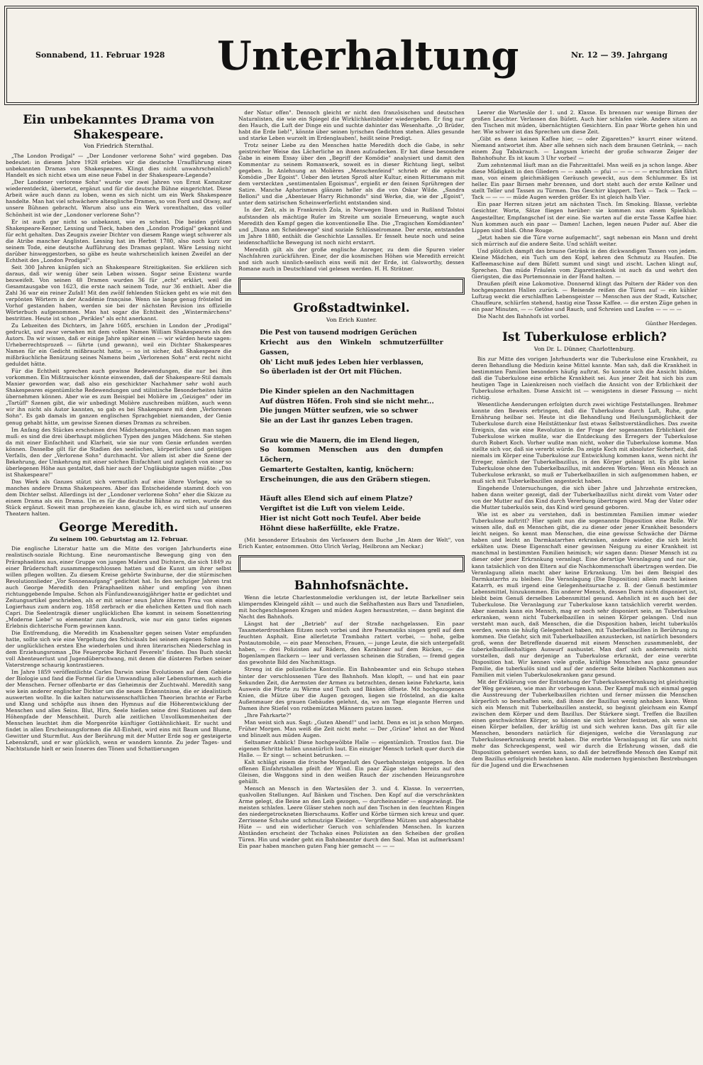Sonnabend, 11. Februar 1928 Unterhaltung Nr. 12 — 39. Jahrgang
Ein unbekanntes Drama von Shakespeare.
Von Friedrich Sternthal.
„The London Prodigal" — „Der Londoner verlorene Sohn" wird gegeben. Das bedeutet: in diesem Jahre 1928 erleben wir die deutsche Uraufführung eines unbekannten Dramas von Shakespeares. Klingt dies nicht unwahrscheinlich? Handelt es sich nicht etwa um eine neue Fabel in der Shakespeare-Legende?
„Der Londoner verlorene Sohn" wurde vor zwei Jahren von Ernst Kamnitzer wiederentdeckt, übersetzt, ergänzt und für die deutsche Bühne eingerichtet. Diese Arbeit wäre auch dann zu loben, wenn es sich nicht um ein Werk Shakespeare handelte. Man hat viel schwächere altenglische Dramen, so von Ford und Otway, auf unsere Bühnen gebracht. Warum also uns ein Werk vorenthalten, das voller Schönheit ist wie der „Londoner verlorene Sohn"?
Er ist auch gar nicht so unbekannt, wie es scheint. Die beiden größten Shakespeare-Kenner, Lessing und Tieck, haben den „London Prodigal" gekannt und für echt gehalten. Das Zeugnis zweier Dichter von diesem Range wiegt schwerer als die Atribe mancher Anglisten. Lessing hat im Herbst 1780, also noch kurz vor seinem Tode, eine deutsche Aufführung des Dramas geplant. Wäre Lessing nicht darüber hinweggestorben, so gäbe es heute wahrscheinlich keinen Zweifel an der Echtheit des „London Prodigal".
Seit 300 Jahren knüpfen sich an Shakespeare Streitigkeiten. Sie erklären sich daraus, daß wir wenig über sein Leben wissen. Sogar seine Existenz wurde bezweifelt. Von seinen 48 Dramen wurden 36 für „echt" erklärt, weil die Gesamtausgabe von 1623, die erste nach seinem Tode, nur 36 enthielt. Aber die Zahl 36 war ein reiner Zufall! Mit den zwölf fehlenden Stücken geht es wie mit den verpönten Wörtern in der Académie française. Wenn sie lange genug fröstelnd im Vorhof gestanden haben, werden sie bei der nächsten Revision ins offizielle Wörterbuch aufgenommen. Man hat sogar die Echtheit des „Wintermärchens" bestritten. Heute ist schon „Perikles" als echt anerkannt.
Zu Lebzeiten des Dichters, im Jahre 1605, erschien in London der „Prodigal" gedruckt, und zwar versehen mit dem vollen Namen William Shakespeares als des Autors. Da wir wissen, daß er einige Jahre später einen — wir würden heute sagen: Urheberrechtsprozeß — führte (und gewann), weil ein Dichter Shakespeares Namen für ein Gedicht mißbraucht hatte, — so ist sicher, daß Shakespeare die mißbräuchliche Benützung seines Namens beim „Verlorenen Sohn" erst recht nicht geduldet hätte.
Für die Echtheit sprechen auch gewisse Redewendungen, die nur bei ihm vorkommen. Ein Mißtrauischer könnte einwenden, daß der Shakespeare-Stil damals Manier geworden war, daß also ein geschickter Nachahmer sehr wohl auch Shakespeares eigentümliche Redewendungen und stilistische Besonderheiten hätte übernehmen können. Aber wie es zum Beispiel bei Molière im „Geizigen" oder im „Tartüff" Szenen gibt, die wir unbedingt Molière zuschreiben müßten, auch wenn wir ihn nicht als Autor kannten, so gab es bei Shakespeare mit dem „Verlorenen Sohn". Es gab damals im ganzen englischen Sprachgebiet niemanden, der Genie genug gehabt hätte, um gewisse Szenen dieses Dramas zu schreiben.
Im Anfang des Stückes erscheinen drei Mädchengestalten, von denen man sagen muß: es sind die drei überhaupt möglichen Typen des jungen Mädchens. Sie stehen da mit einer Einfachheit und Klarheit, wie sie nur vom Genie erfunden werden können. Dasselbe gilt für die Stadien des seelischen, körperlichen und geistigen Verfalls, den der „Verlorene Sohn" durchmacht. Vor allem ist aber die Szene der Bekehrung, der Umkehrung mit einer solchen Einfachheit und zugleich von einer so überlegenen Höhe aus gestaltet, daß hier auch der Ungläubigste sagen müßte: „Das ist Shakespeare!"
Das Werk als Ganzes stützt sich vermutlich auf eine ältere Vorlage, wie so manches andere Drama Shakespeares. Aber das Entscheidende stammt doch von dem Dichter selbst. Allerdings ist der „Londoner verlorene Sohn" eher die Skizze zu einem Drama als ein Drama. Um es für die deutsche Bühne zu retten, wurde das Stück ergänzt. Soweit man prophezeien kann, glaube ich, es wird sich auf unseren Theatern halten.
George Meredith.
Zu seinem 100. Geburtstag am 12. Februar.
Die englische Literatur hatte um die Mitte des vorigen Jahrhunderts eine realistisch-soziale Richtung. Eine neuromantische Bewegung ging von den Präraphaeliten aus, einer Gruppe von jungen Malern und Dichtern, die sich 1849 zu einer Brüderschaft zusammengeschlossen hatten und die Kunst um ihrer selbst willen pflegen wollten. Zu diesem Kreise gehörte Swinburne, der die stürmischen Revolutionslieder „Vor Sonnenaufgang" gedichtet hat. In den sechziger Jahren trat auch George Meredith den Präraphaeliten näher und empfing von ihnen richtunggebende Impulse. Schon als Fünfundzwanzigjähriger hatte er gedichtet und Zeitungsartikel geschrieben, als er mit seiner neun Jahre älteren Frau von einem Logierhaus zum andern zog. 1858 zerbrach er die ehelichen Ketten und floh nach Capri. Die Seelentragik dieser unglücklichen Ehe kommt in seinem Sonettenring „Moderne Liebe" so elementar zum Ausdruck, wie nur ein ganz tiefes eigenes Erlebnis dichterische Form gewinnen kann.
Die Entfremdung, die Meredith im Knabenalter gegen seinen Vater empfunden hatte, sollte sich wie eine Vergeltung des Schicksals bei seinem eigenen Sohne aus der unglücklichen ersten Ehe wiederholen und ihren literarischen Niederschlag in dem Erziehungsroman „Die Feuerprobe Richard Feverels" finden. Das Buch steckt voll Abenteuerlust und Jugendüberschwang, mit denen die düsteren Farben seiner Vaterstrenge schaurig kontrastieren.
Im Jahre 1859 veröffentlichte Carles Darwin seine Evolutionen auf dem Gebiete der Biologie und fand die Formel für die Umwandlung aller Lebensformen, auch die der Menschen. Ferner offenbarte er das Geheimnis der Zuchtwahl. Meredith sang wie kein anderer englischer Dichter um die neuen Erkenntnisse, die er idealistisch auswerten wollte. In die kalten naturwissenschaftlichen Theorien brachte er Farbe und Klang und schöpfte aus ihnen den Hymnus auf die Höherentwicklung der Menschen und alles Seins. Blut, Hirn, Seele hießen seine drei Stationen auf dem Höhenpfade der Menschheit. Durch alle zeitlichen Unvollkommenheiten der Menschen leuchtet ihm die Morgenröte künftiger Gottähnlichkeit. Er sucht und findet in allen Erscheinungsformen die All-Einheit, wird eins mit Baum und Blume, Gewitter und Sturmflut. Aus der Berührung mit der Mutter Erde sog er gesteigerte Lebenskraft, und er war glücklich, wenn er wandern konnte. Zu jeder Tages- und Nachtstunde hielt er sein Inneres den Tönen und Schattierungen
der Natur offen". Dennoch gleicht er nicht den französischen und deutschen Naturalisten, die wie ein Spiegel die Wirklichkeitsbilder wiedergeben. Er fing nur den Hauch, die Luft der Dinge ein und suchte dahinter das Wesenhafte. „O Brüder, habt die Erde lieb!", könnte über seinen lyrischen Gedichten stehen. Alles gesunde und starke Leben wurzelt im Erdenglauben!, heißt seine Predigt.
Trotz seiner Liebe zu den Menschen hatte Meredith doch die Gabe, in sehr geistreicher Weise das Lächerliche an ihnen aufzudecken. Er hat diese besondere Gabe in einem Essay über den „Begriff der Komödie" analysiert und damit den Kommentar zu seinem Romanwerk, soweit es in dieser Richtung liegt, selbst gegeben. In Anlehnung an Molières „Menschenfeind" schrieb er die epische Komödie „Der Egoist". Ueber den letzten Sproß alter Kultur, einen Rittersmann mit dem versteckten „sentimentalen Egoismus", ergießt er den feinen Sprühregen der Satire. Manche Aphorismen glänzen heller als die von Oskar Wilde. „Sandra Belloni" und die „Abenteuer Harry Richmonds" sind Werke, die, wie der „Egoist", unter dem satirischen Scheinwerferlicht entstanden sind.
In der Zeit, als in Frankreich Zola, in Norwegen Ibsen und in Rußland Tolstoi aufstanden als mächtige Rufer im Streite um soziale Erneuerung, wagte auch Meredith den Kampf gegen die konventionelle Ehe. Die „Tragischen Komödianten" und „Diana am Scheidewege" sind soziale Schlüsselromane. Der erste, entstanden im Jahre 1880, enthält die Geschichte Lassalles. Er fesselt heute noch und seine leidenschaftliche Bewegung ist noch nicht erstarrt.
Meredith gilt als der große englische Anreger, zu dem die Spuren vieler Nachfahren zurückführen. Einer, der die kosmischen Höhen wie Meredith erreicht und sich auch sinnlich-seelisch eins weiß mit der Erde, ist Galsworthy, dessen Romane auch in Deutschland viel gelesen werden. H. H. Strätner.
Großstadtwinkel.
Von Erich Kunter.
Die Pest von tausend modrigen Gerüchen
Kriecht aus den Winkeln schmutzerfüllter Gassen,
Oh' Licht muß jedes Leben hier verblassen,
So überladen ist der Ort mit Flüchen.
Die Kinder spielen an den Nachmittagen
Auf düstren Höfen. Froh sind sie nicht mehr...
Die jungen Mütter seufzen, wie so schwer
Sie an der Last ihr ganzes Leben tragen.
Grau wie die Mauern, die im Elend liegen,
So kommen Menschen aus den dumpfen Löchern,
Gemarterte Gestalten, kantig, knöchern:
Erscheinungen, die aus den Gräbern stiegen.
Häuft alles Elend sich auf einem Platze?
Vergiftet ist die Luft von vielem Leide.
Hier ist nicht Gott noch Teufel. Aber beide
Höhnt diese haßerfüllte, ekle Fratze.
(Mit besonderer Erlaubnis des Verfassers dem Buche „Im Atem der Welt", von Erich Kunter, entnommen. Otto Ulrich Verlag, Heilbronn am Neckar.)
Bahnhofsnächte.
Wenn die letzte Charlestonmelodie verklungen ist, der letzte Barkellner sein klimperndes Kleingeld zählt — und auch die Seßhaftesten aus Bars und Tanzdielen, mit hochgeschlagenen Kragen und müden Augen heraustreten, — dann beginnt die Nacht des Bahnhofs.
Längst hat der „Betrieb" auf der Straße nachgelassen. Ein paar Taxameterdroschken flitzen noch vorbei und ihre Pneumatiks singen grell auf dem feuchten Asphalt. Eine allerletzte Trambahn rattert vorbei, — hohe, gelbe Postautomobile, — ein paar Menschen, Frauen, — junge Leute, die sich untergefaßt haben, — drei Polizisten auf Rädern, den Karabiner auf dem Rücken, — die Bogenlampen flackern — leer und verlassen scheinen die Straßen, — fremd gegen das gewohnte Bild des Nachmittags.
Streng ist die polizeiliche Kontrolle. Ein Bahnbeamter und ein Schupo stehen hinter der verschlossenen Türe des Bahnhofs. Man klopft, — und hat ein paar Sekunden Zeit, die Aermsten der Armen zu betrachten, denen keine Fahrkarte, kein Ausweis die Pforte zu Wärme und Tisch und Bänken öffnete. Mit hochgezogenen Knien, die Mütze über die Augen gezogen, liegen sie fröstelnd, an die kalte Außenmauer des grauen Gebäudes gelehnt, da, wo am Tage elegante Herren und Damen ihre Stiefel von rotbemützten Männern putzen lassen.
„Ihre Fahrkarte?"
Man weist sich aus. Sagt: „Guten Abend!" und lacht. Denn es ist ja schon Morgen. Früher Morgen. Man weiß die Zeit nicht mehr. — Der „Grüne" lehnt an der Wand und blinzelt aus müden Augen.
Seltsamer Anblick! Diese hochgewölbte Halle — eigentümlich. Trostlos fast. Die eigenen Schritte hallen unnatürlich laut. Ein einziger Mensch torkelt quer durch die Halle. — Er singt — scheint betrunken. —
Kalt schlägt einem die frische Morgenluft des Querbahnsteigs entgegen. In den offenen Einfahrtshallen pfeift der Wind. Ein paar Züge stehen bereits auf den Gleisen, die Waggons sind in den weißen Rauch der zischenden Heizungsrohre gehüllt.
Mensch an Mensch in den Wartesälen der 3. und 4. Klasse. In verzerrten, qualvollen Stellungen. Auf Bänken und Tischen. Den Kopf auf die verschränkten Arme gelegt, die Beine an den Leib gezogen, — durcheinander — eingezwängt. Die meisten schlafen. Leere Gläser stehen noch auf den Tischen in den feuchten Ringen des niedergetrockneten Bierschaums. Koffer und Körbe türmen sich kreuz und quer. Zerrissene Schuhe und schmutzige Kleider. — Vergriffene Mützen und abgeschabte Hüte — und ein widerlicher Geruch von schlafenden Menschen. In kurzen Abständen erscheint der Tschako eines Polizisten an den Scheiben der großen Türen. Hin und wieder geht ein Bahnbeamter durch den Saal. Man ist aufmerksam! Ein paar haben manchen guten Fang hier gemacht — — —
Leerer die Wartesäle der 1. und 2. Klasse. Es brennen nur wenige Birnen der großen Leuchter. Verlassen das Büfett. Auch hier schlafen viele. Andere sitzen an den Tischen mit müden, übernächtigten Gesichtern. Ein paar Worte gehen hin und her. Wie schwer ist das Sprechen um diese Zeit.
„Gibt es denn keinen Kaffee hier, — oder Zigaretten?" knurrt einer wütend. Niemand antwortet ihm. Aber alle sehnen sich nach dem braunen Getränk, — nach einem Zug Tabakrauch. — Langsam kriecht der große schwarze Zeiger der Bahnhofsuhr. Es ist kaum 3 Uhr vorbei! —
Zum zehntenmal läuft man an die Fahrzeittafel. Man weiß es ja schon lange. Aber diese Müdigkeit in den Gliedern — — aaahh — pfui — — — — — erschrocken fährt man, von einem gleichmäßigen Geräusch geweckt, aus dem Schlummer. Es ist heller. Ein paar Birnen mehr brennen, und dort steht auch der erste Kellner und stellt Teller und Tassen zu Türmen. Das Geschirr klappert. Tack — Tack — Tack — Tack — — — — müde Augen werden größer. Es ist gleich halb Vier.
Ein paar Herren sitzen jetzt am nächsten Tisch. Im Smoking. Blasse, verlebte Gesichter. Worte, Sätze fliegen herüber: sie kommen aus einem Spielklub. Angestellter, Empfangschef ist der eine. Sie warten auf die erste Tasse Kaffee hier. Nun kommen auch ein paar — Damen! Lachen, legen neuen Puder auf. Aber die Lippen sind blaß. Ohne Rouge.
„Jetzt haben sie die Türe vorne aufgemacht", sagt nebenan ein Mann und dreht sich mürrisch auf die andere Seite. Und schläft weiter.
Und plötzlich dampft das braune Getränk in den dickwandigen Tassen von jedem. Kleine Mädchen, ein Tuch um den Kopf, kehren den Schmutz zu Haufen. Die Kaffeemaschine auf dem Büfett summt und singt und zischt. Lachen klingt auf, Sprechen. Das müde Fräulein vom Zigarettenkiosk ist auch da und wehrt den Gierigsten, die das Portemonnaie in der Hand halten. —
Draußen pfeift eine Lokomotive. Donnernd klingt das Poltern der Räder von den hochgespannten Hallen zurück. — Reisende reißen die Türen auf — ein kühler Luftzug weckt die erschlafften Lebensgeister — Menschen aus der Stadt, Kutscher, Chauffeure, schlürfen stehend, hastig eine Tasse Kaffee. — die ersten Züge gehen in ein paar Minuten, — — Getöse und Rauch, und Schreien und Laufen — — — —
Die Nacht des Bahnhofs ist vorbei.
Günther Herdegen.
Ist Tuberkulose erblich?
Von Dr. L. Dünner, Charlottenburg.
Bis zur Mitte des vorigen Jahrhunderts war die Tuberkulose eine Krankheit, zu deren Behandlung die Medizin keine Mittel kannte. Man sah, daß die Krankheit in bestimmten Familien besonders häufig auftrat. So konnte sich die Ansicht bilden, daß die Tuberkulose eine erbliche Krankheit sei. Aus jener Zeit hat sich bis zum heutigen Tage in Laienkreisen noch vielfach die Ansicht von der Erblichkeit der Tuberkulose erhalten. Diese Ansicht ist — wenigstens in dieser Fassung — nicht richtig.
Wesentliche Aenderungen erfolgten durch zwei wichtige Feststellungen. Brehmer konnte den Beweis erbringen, daß die Tuberkulose durch Luft, Ruhe, gute Ernährung heilbar sei. Heute ist die Behandlung und Heilungsmöglichkeit der Tuberkulose durch eine Heilstättenkur fast etwas Selbstverständliches. Das zweite Ereignis, das wie eine Revolution in der Frage der sogenannten Erblichkeit der Tuberkulose wirken mußte, war die Entdeckung des Erregers der Tuberkulose durch Robert Koch. Vorher wußte man nicht, woher die Tuberkulose komme. Man stellte sich vor, daß sie vererbt würde. Da zeigte Koch mit absoluter Sicherheit, daß niemals im Körper eine Tuberkulose zur Entwicklung kommen kann, wenn nicht ihr Erreger, nämlich der Tuberkelbazillus, in den Körper gelangt ist. Es gibt keine Tuberkulose ohne den Tuberkelbazillus, mit anderen Worten: Wenn ein Mensch an Tuberkulose erkrankt, so muß er Tuberkelbazillen in sich aufgenommen haben, er muß sich mit Tuberkelbazillen angesteckt haben.
Eingehende Untersuchungen, die sich über Jahre und Jahrzehnte erstrecken, haben dann weiter gezeigt, daß der Tuberkelbazillus nicht direkt vom Vater oder von der Mutter auf das Kind durch Vererbung übertragen wird. Mag der Vater oder die Mutter tuberkulös sein, das Kind wird gesund geboren.
Wie ist es aber zu verstehen, daß in bestimmten Familien immer wieder Tuberkulose auftritt? Hier spielt nun die sogenannte Disposition eine Rolle. Wir wissen alle, daß es Menschen gibt, die zu dieser oder jener Krankheit besonders leicht neigen. So kennt man Menschen, die eine gewisse Schwäche der Därme haben und leicht an Darmkatarrhen erkranken, andere wieder, die sich leicht erkälten usw. Diese Eigenschaft einer gewissen Neigung zu einer Krankheit ist manchmal in bestimmten Familien heimisch; wir sagen dann: Dieser Mensch ist zu dieser oder jener Erkrankung veranlagt. Eine derartige Veranlagung und nur sie, kann tatsächlich von den Eltern auf die Nachkommenschaft übertragen werden. Die Veranlagung allein macht aber keine Erkrankung. Um bei dem Beispiel des Darmkatarrhs zu bleiben: Die Veranlagung (Die Disposition) allein macht keinen Katarrh, es muß irgend eine Gelegenheitsursache z. B. der Genuß bestimmter Lebensmittel, hinzukommen. Ein anderer Mensch, dessen Darm nicht disponiert ist, bleibt beim Genuß derselben Lebensmittel gesund. Aehnlich ist es auch bei der Tuberkulose. Die Veranlagung zur Tuberkulose kann tatsächlich vererbt werden. Aber niemals kann ein Mensch, mag er noch sehr disponiert sein, an Tuberkulose erkranken, wenn nicht Tuberkelbazillen in seinen Körper gelangen. Und nun versteht man auch, daß Menschen, die die Disposition haben, leicht tuberkulös werden, wenn sie häufig Gelegenheit haben, mit Tuberkelbazillen in Berührung zu kommen. Die Gefahr, sich mit Tuberkelbazillen anzustecken, ist natürlich besonders groß, wenn der Betreffende dauernd mit einem Menschen zusammenlebt, der tuberkelbazillenhaltigen Auswurf aushustet. Man darf sich andererseits nicht vorstellen, daß nur derjenige an Tuberkulose erkrankt, der eine vererbte Disposition hat. Wir kennen viele große, kräftige Menschen aus ganz gesunder Familie, die tuberkulös sind und auf der anderen Seite bleiben Nachkommen aus Familien mit vielen Tuberkulosekranken ganz gesund.
Mit der Erklärung von der Entstehung der Tuberkuloseerkrankung ist gleichzeitig der Weg gewiesen, wie man ihr vorbeugen kann. Der Kampf muß sich einmal gegen die Ausstreuung der Tuberkelbazillen richten und ferner müssen die Menschen körperlich so beschaffen sein, daß ihnen der Bazillus wenig anhaben kann. Wenn sich ein Mensch mit Tuberkelbazillen ansteckt, so beginnt gleichsam ein Kampf zwischen dem Körper und dem Bazillus. Der Stärkere siegt. Treffen die Bazillen einen geschwächten Körper, so können sie sich leichter festsetzen, als wenn sie einen Körper befallen, der kräftig ist und sich wehren kann. Das gilt für alle Menschen, besonders natürlich für diejenigen, welche die Veranlagung zur Tuberkuloseerkrankung ererbt haben. Die ererbte Veranlagung ist für uns nicht mehr das Schreckgespenst, weil wir durch die Erfahrung wissen, daß die Disposition gebessert werden kann, so daß der betreffende Mensch den Kampf mit dem Bazillus erfolgreich bestehen kann. Alle modernen hygienischen Bestrebungen für die Jugend und die Erwachsenen